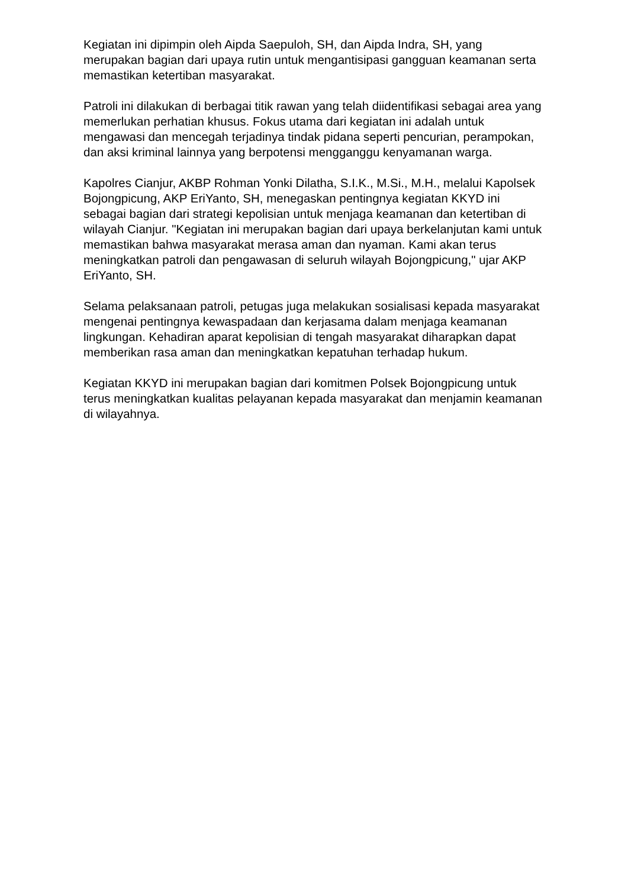Kegiatan ini dipimpin oleh Aipda Saepuloh, SH, dan Aipda Indra, SH, yang merupakan bagian dari upaya rutin untuk mengantisipasi gangguan keamanan serta memastikan ketertiban masyarakat.
Patroli ini dilakukan di berbagai titik rawan yang telah diidentifikasi sebagai area yang memerlukan perhatian khusus. Fokus utama dari kegiatan ini adalah untuk mengawasi dan mencegah terjadinya tindak pidana seperti pencurian, perampokan, dan aksi kriminal lainnya yang berpotensi mengganggu kenyamanan warga.
Kapolres Cianjur, AKBP Rohman Yonki Dilatha, S.I.K., M.Si., M.H., melalui Kapolsek Bojongpicung, AKP EriYanto, SH, menegaskan pentingnya kegiatan KKYD ini sebagai bagian dari strategi kepolisian untuk menjaga keamanan dan ketertiban di wilayah Cianjur. "Kegiatan ini merupakan bagian dari upaya berkelanjutan kami untuk memastikan bahwa masyarakat merasa aman dan nyaman. Kami akan terus meningkatkan patroli dan pengawasan di seluruh wilayah Bojongpicung," ujar AKP EriYanto, SH.
Selama pelaksanaan patroli, petugas juga melakukan sosialisasi kepada masyarakat mengenai pentingnya kewaspadaan dan kerjasama dalam menjaga keamanan lingkungan. Kehadiran aparat kepolisian di tengah masyarakat diharapkan dapat memberikan rasa aman dan meningkatkan kepatuhan terhadap hukum.
Kegiatan KKYD ini merupakan bagian dari komitmen Polsek Bojongpicung untuk terus meningkatkan kualitas pelayanan kepada masyarakat dan menjamin keamanan di wilayahnya.